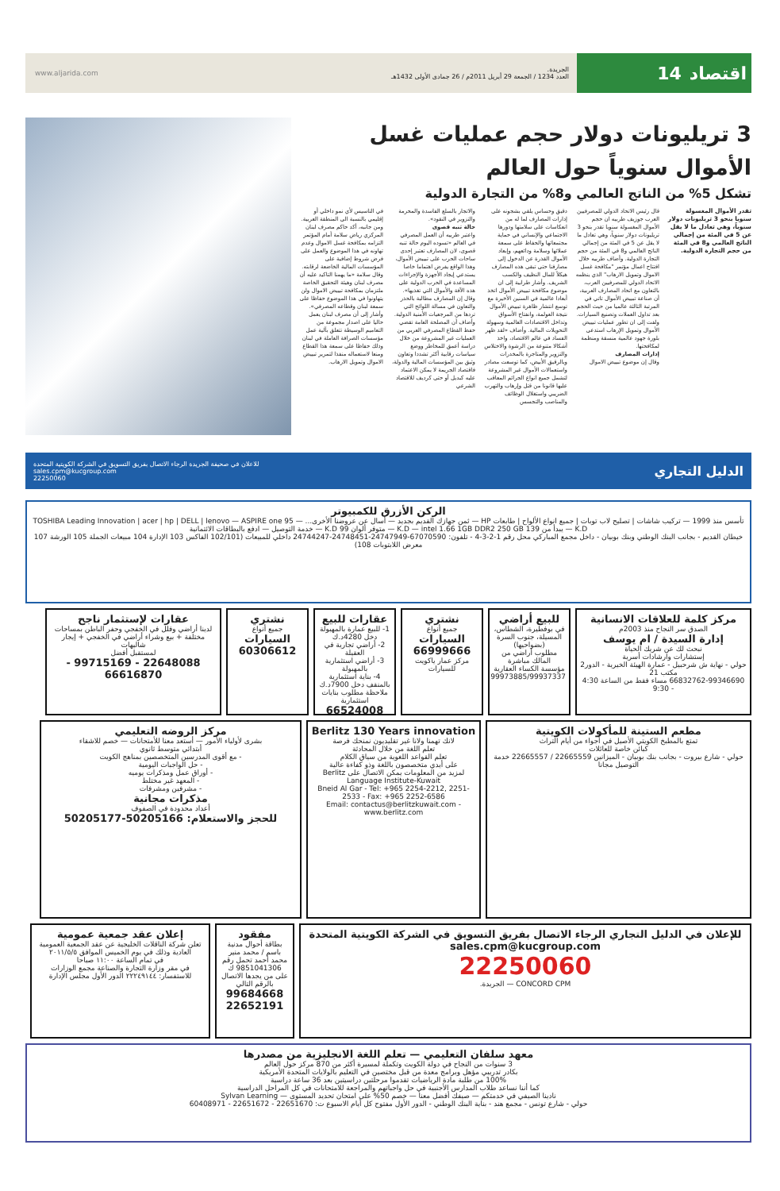اقتصاد 14
الجريدة.
العدد 1234 / الجمعة 29 أبريل 2011م / 26 جمادى الأولى 1432هـ
www.aljarida.com
3 تريليونات دولار حجم عمليات غسل الأموال سنوياً حول العالم
تشكل 5% من الناتج العالمي و8% من التجارة الدولية
تقدر الأموال المغسولة سنويا بنحو 3 تريليونات دولار سنوياً، وهي تعادل ما لا يقل عن 5 في المئة من إجمالي الناتج العالمي و8 في المئة من حجم التجارة الدولية.
قال رئيس الاتحاد الدولي للمصرفيين العرب جوزيف طربيه ان حجم الأموال المغسولة سنويا تقدر بنحو 3 تريليونات دولار سنوياً، وهي تعادل ما لا يقل عن 5 في المئة من إجمالي الناتج العالمي و8 في المئة من حجم التجارة الدولية. وأضاف طربيه خلال افتتاح اعمال مؤتمر "مكافحة غسل الاموال وتمويل الارهاب" الذي ينظمه الاتحاد الدولي للمصرفيين العرب، بالتعاون مع اتحاد المصارف العربية، أن صناعة تبييض الأموال تاتي في المرتبة الثالثة عالميا من حيث الحجم بعد تداول العملات وتصنيع السيارات. ولفت إلى ان تطور عمليات تبييض الأموال وتمويل الإرهاب استدعى بلورة جهود عالمية منسقة ومنظمة لمكافحتها.
إدارات المصارف
وقال إن موضوع تبييض الاموال
دقيق وحساس يلقي بشجونه على إدارات المصارف لما له من انعكاسات على سلامتها ودورها الاجتماعي والإنساني في حماية مجتمعاتها والحفاظ على سمعة عملائها وسلامة ودائعهم، وإبعاد الأموال القذرة عن الدخول إلى مصارفنا حتى تبقى هذه المصارف هيكلاً للمال النظيف والكسب الشريف. وأشار طرابية إلى ان موضوع مكافحة تبييض الأموال اتخذ أبعادا عالمية في السنين الأخيرة مع توسع انتشار ظاهرة تبييض الأموال نتيجة العولمة، وانفتاح الأسواق وتداخل الاقتصادات العالمية وسهولة التحويلات المالية. وأضاف «لقد ظهر الفساد في عالم الاقتصاد، واخذ أشكالا متنوعة من الرشوة والاختلاس والتزوير والمتاجرة بالمخدرات وبالرقيق الأبيض، كما توسعت مصادر واستعمالات الأموال غير المشروعة لتشمل جميع انواع الجرائم المعاقب عليها قانونا من قتل وإرهاب والتهرب الضريبي واستغلال الوظائف والمناصب والتجسس
والاتجار بالسلع الفاسدة والمحرمة والتزوير في النقود».
حالة تنبه قصوى
واعتبر طربيه أن العمل المصرفي في العالم «تسوده اليوم حالة تنبه قصوى، لان المصارف تعتبر إحدى ساحات الحرب على تبييض الأموال، وهذا الواقع يفرض اهتماما خاصا يستدعي إيجاد الأجهزة والإجراءات المساعدة في الحرب الدولية على هذه الآفة والأموال التي تغذيها». وقال إن المصارف مطالبة بالحذر والتعاون في مسالة اللوائح التي تردها من المرجعيات الأمنية الدولية. وأضاف أن المصلحة العامة تقضي حفظ القطاع المصرفي العربي من العمليات غير المشروعة من خلال دراسة أعمق للمخاطر ووضع سياسات رقابية أكثر تشددا وتعاون وثيق بين المؤسسات المالية والدولة، فاقتصاد الجريمة لا يمكن الاعتماد عليه كبديل أو حتى كرديف للاقتصاد الشرعي
في التاسيس لأي نمو داخلي أو إقليمي بالنسبة الى المنطقة العربية. ومن جانبه، أكد حاكم مصرف لبنان المركزي رياض سلامة أمام المؤتمر التزامه بمكافحة غسل الاموال وعدم تهاونه في هذا الموضوع والعمل على فرض شروط إضافية على المؤسسات المالية الخاضعة لرقابته. وقال سلامة «ما يهمنا التاكيد عليه أن مصرف لبنان وهيئة التحقيق الخاصة ملتزمان بمكافحة تبييض الاموال ولن يتهاونوا في هذا الموضوع حفاظا على سمعة لبنان وقطاعه المصرفي». وأشار إلى أن مصرف لبنان يعمل حاليا على اصدار مجموعة من التعاميم الوسيطة تتعلق بآلية عمل مؤسسات الصرافة العاملة في لبنان وذلك حفاظا على سمعة هذا القطاع ومنعا لاستعماله منفذا لتمرير تبييض الاموال وتمويل الارهاب.
الدليل التجاري للاعلان في صحيفة الجريدة الرجاء الاتصال بفريق التسويق في الشركة الكويتية المتحدة
sales.cpm@kucgroup.com
22250060
الركن الأزرق للكمبيوتر
تأسس منذ 1999 — تركيب شاشات | تصليح لاب توبات | جميع انواع الألواح | طابعات HP — ثمن جهازك القديم بجديد — أسال عن عروضنا الأخرى... — TOSHIBA Leading Innovation | acer | hp | DELL | lenovo — ASPIRE one 95 K.D — يبدأ من 139 K.D — intel 1.66 1GB DDR2 250 GB — متوفر ألوان 99 K.D — خدمة التوصيل — ادفع بالبطاقات الائتمانية
خيطان القديم - بجانب البنك الوطني وبنك بوبيان - داخل مجمع المباركي محل رقم 1-2-3-4 - تلفون: 67070590-24747949-24748451-24744247 داخلي للمبيعات (102/101 الفاكس 103 الإدارة 104 مبيعات الجملة 105 الورشة 107 معرض اللابتوبات 108)
مركز كلمة للعلاقات الانسانية
الصدق سر النجاح منذ 2003م
إدارة السيدة / ام يوسف
نبحث لك عن شريك الحياة
إستشارات وارشادات أسرية
حولي - نهاية ش شرحبيل - عمارة الهيئة الخيرية - الدور2 مكتب 21
66832762-99346690 مساء فقط من الساعة 4:30 - 9:30
للبيع أراضي
في بوفطيرة، الشطاس، المسيلة، جنوب السرة (بضواحيها)
مطلوب أراضي من المالك مباشرة
مؤسسة الكساء العقارية
99973885/99937337
نشتري
جميع أنواع
السيارات
66999666
مركز عمار ياكويت للسيارات
عقارات للبيع
1- للبيع عمارة بالمهبولة دخل 4280د.ك
2- أراضي تجارية في العقيلة
3- أراضي استثمارية بالمهبولة
4- بناية استثمارية بالمنقف دخل 7900د.ك
ملاحظة مطلوب بنايات استثمارية
66524008
نشتري
جميع أنواع
السيارات
60306612
عقارات لإستثمار ناجح
لدينا أراضي وفلل في الخفجي وحفر الباطن بمساحات مختلفة + بيع وشراء أراضي في الخفجي + إيجار شاليهات
لمستقبل أفضل
22648088 - 99715169 - 66616870
مطعم الستينة للمأكولات الكويتية
تمتع بالمطبخ الكويتي الأصيل في أجواء من أيام التراث
كبائن خاصة للعائلات
حولي - شارع بيروت - بجانب بنك بوبيان - الميزانين 22665559 / 22665557 خدمة التوصيل مجانا
Berlitz 130 Years innovation
لانك تهمنا ولانا غير تقليديون نمنحك فرصة
تعلم اللغة من خلال المحادثة
تعلم القواعد اللغوية من سياق الكلام
على أيدي متخصصون باللغة وذو كفاءة عالية
لمزيد من المعلومات يمكن الاتصال على Berlitz Language Institute-Kuwait
Bneid Al Gar - Tel: +965 2254-2212, 2251-2533 - Fax: +965 2252-6586
Email: contactus@berlitzkuwait.com - www.berlitz.com
مركز الروضه التعليمي
بشرى لأولياء الأمور — أستعد معنا للأمتحانات — خصم للاشقاء
أبتدائي متوسط ثانوي
- مع أقوى المدرسين المتخصصين بمناهج الكويت
- حل الواجبات اليومية
- أوراق عمل ومذكرات يوميه
- المعهد غير مختلط
- مشرفين ومشرفات
مذكرات مجانية
أعداد محدودة في الصفوف
للحجز والاستعلام: 50205166-50205177
للإعلان في الدليل التجاري الرجاء الاتصال بفريق التسويق في الشركة الكويتية المتحدة
sales.cpm@kucgroup.com
22250060
CONCORD CPM — الجريدة.
مفقود
بطاقة أحوال مدنية باسم / محمد منير محمد أحمد تحمل رقم 9851041306 ك
على من يجدها الاتصال بالرقم التالي
99684668
22652191
إعلان عقد جمعية عمومية
تعلن شركة الناقلات الخليجية عن عقد الجمعية العمومية العادية وذلك في يوم الخميس الموافق ٢٠١١/٥/٥
في تمام الساعة ١١:٠٠ صباحا
في مقر وزارة التجارة والصناعة مجمع الوزارات
للاستفسار: ٢٢٢٤٩١٤٤ الدور الأول مجلس الإدارة
معهد سلفان التعليمي — تعلم اللغة الانجليزية من مصدرها
3 سنوات من النجاح في دولة الكويت وتكملة لمسيرة أكثر من 870 مركز حول العالم
بكادر تدريبي مؤهل وبرامج معدة من قبل مختصين في التعليم بالولايات المتحدة الأمريكية
100% من طلبة مادة الرياضيات تقدموا مرحلتين دراسيتين بعد 36 ساعة دراسية
كما أننا نساعد طلاب المدارس الأجنبية في حل واجباتهم والمراجعة للامتحانات في كل المراحل الدراسية
نادينا الصيفي في خدمتكم — صيفك أفضل معنا — خصم 50% على امتحان تحديد المستوى — Sylvan Learning
حولي - شارع تونس - مجمع هند - بناية البنك الوطني - الدور الأول مفتوح كل أيام الاسبوع ت: 22651670 - 22651672 - 60408971